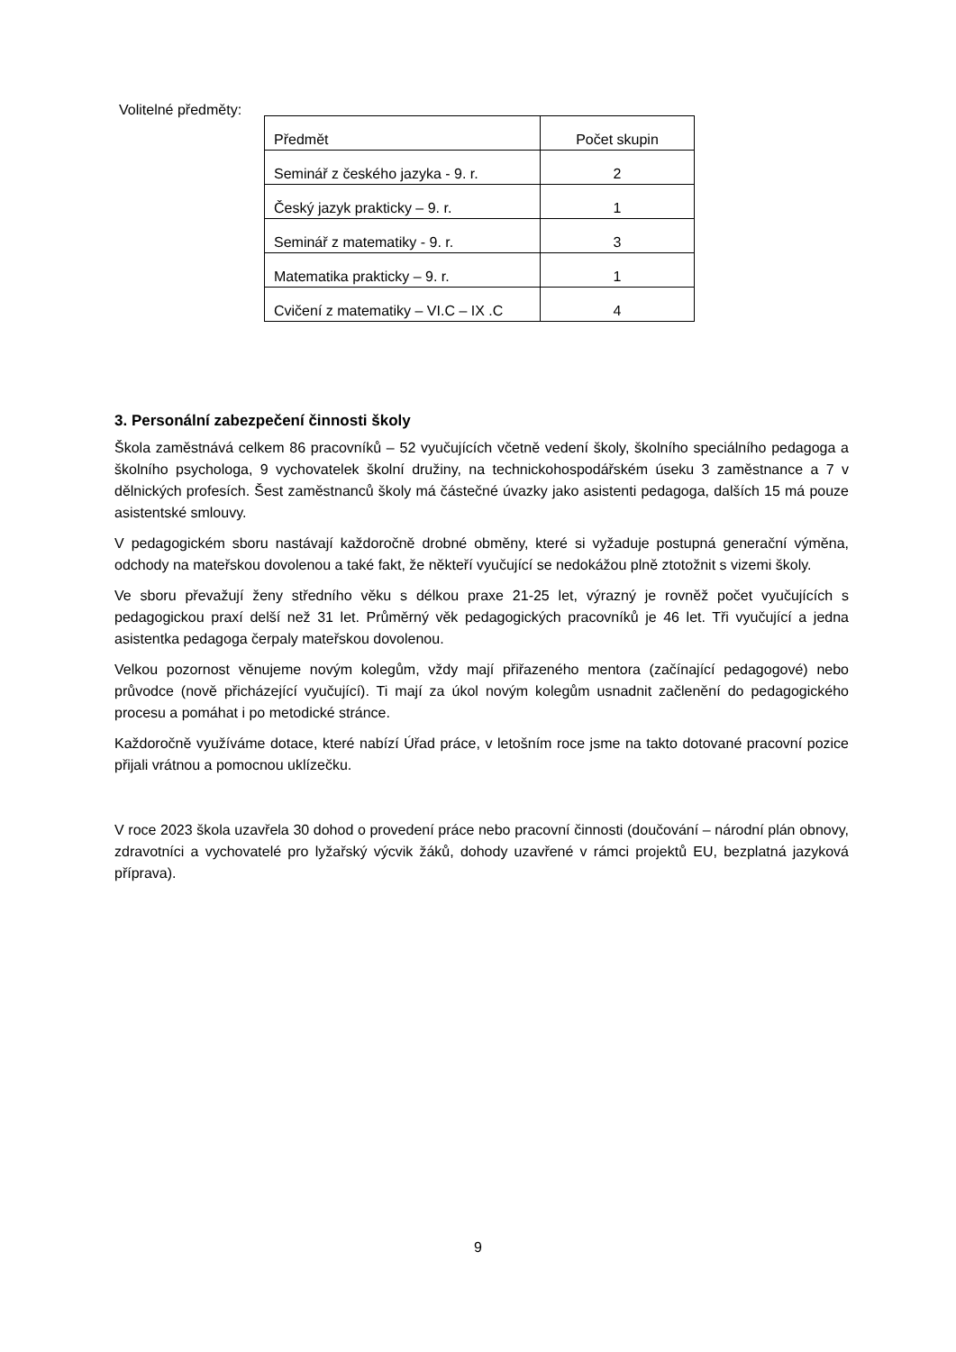Volitelné předměty:
| Předmět | Počet skupin |
| Seminář z českého jazyka - 9. r. | 2 |
| Český jazyk prakticky – 9. r. | 1 |
| Seminář z matematiky - 9. r. | 3 |
| Matematika prakticky – 9. r. | 1 |
| Cvičení z matematiky – VI.C – IX .C | 4 |
3. Personální zabezpečení činnosti školy
Škola zaměstnává celkem 86 pracovníků – 52 vyučujících včetně vedení školy, školního speciálního pedagoga a školního psychologa, 9 vychovatelek školní družiny, na technickohospodářském úseku 3 zaměstnance a 7 v dělnických profesích. Šest zaměstnanců školy má částečné úvazky jako asistenti pedagoga, dalších 15 má pouze asistentské smlouvy.
V pedagogickém sboru nastávají každoročně drobné obměny, které si vyžaduje postupná generační výměna, odchody na mateřskou dovolenou a také fakt, že někteří vyučující se nedokážou plně ztotožnit s vizemi školy.
Ve sboru převažují ženy středního věku s délkou praxe 21-25 let, výrazný je rovněž počet vyučujících s pedagogickou praxí delší než 31 let. Průměrný věk pedagogických pracovníků je 46 let. Tři vyučující a jedna asistentka pedagoga čerpaly mateřskou dovolenou.
Velkou pozornost věnujeme novým kolegům, vždy mají přiřazeného mentora (začínající pedagogové) nebo průvodce (nově přicházející vyučující). Ti mají za úkol novým kolegům usnadnit začlenění do pedagogického procesu a pomáhat i po metodické stránce.
Každoročně využíváme dotace, které nabízí Úřad práce, v letošním roce jsme na takto dotované pracovní pozice přijali vrátnou a pomocnou uklízečku.
V roce 2023 škola uzavřela 30 dohod o provedení práce nebo pracovní činnosti (doučování – národní plán obnovy, zdravotníci a vychovatelé pro lyžařský výcvik žáků, dohody uzavřené v rámci projektů EU, bezplatná jazyková příprava).
9